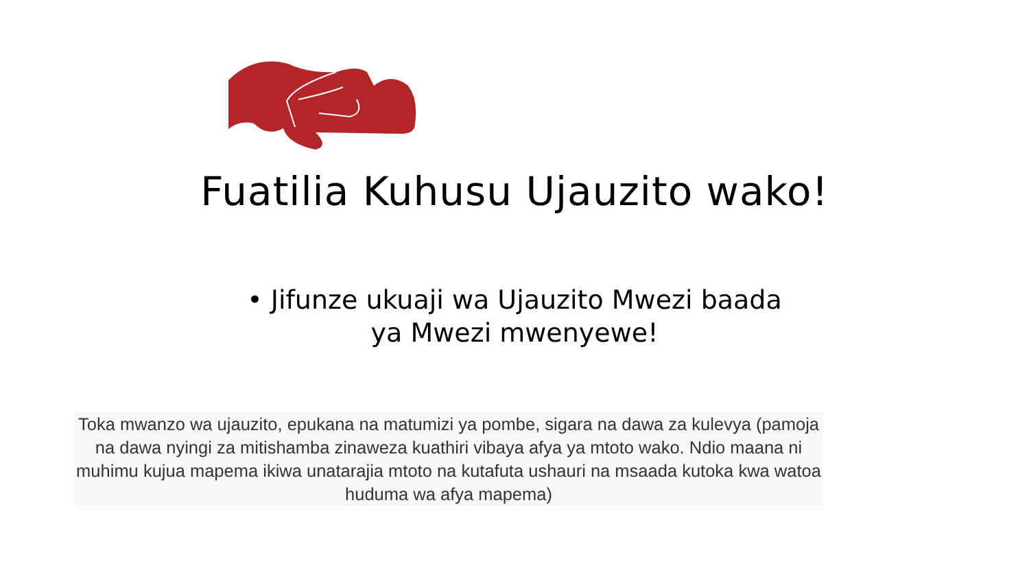Fuatilia Kuhusu Ujauzito wako!
• Jifunze ukuaji wa Ujauzito Mwezi baada ya Mwezi mwenyewe!
Toka mwanzo wa ujauzito, epukana na matumizi ya pombe, sigara na dawa za kulevya (pamoja na dawa nyingi za mitishamba zinaweza kuathiri vibaya afya ya mtoto wako. Ndio maana ni muhimu kujua mapema ikiwa unatarajia mtoto na kutafuta ushauri na msaada kutoka kwa watoa huduma wa afya mapema)